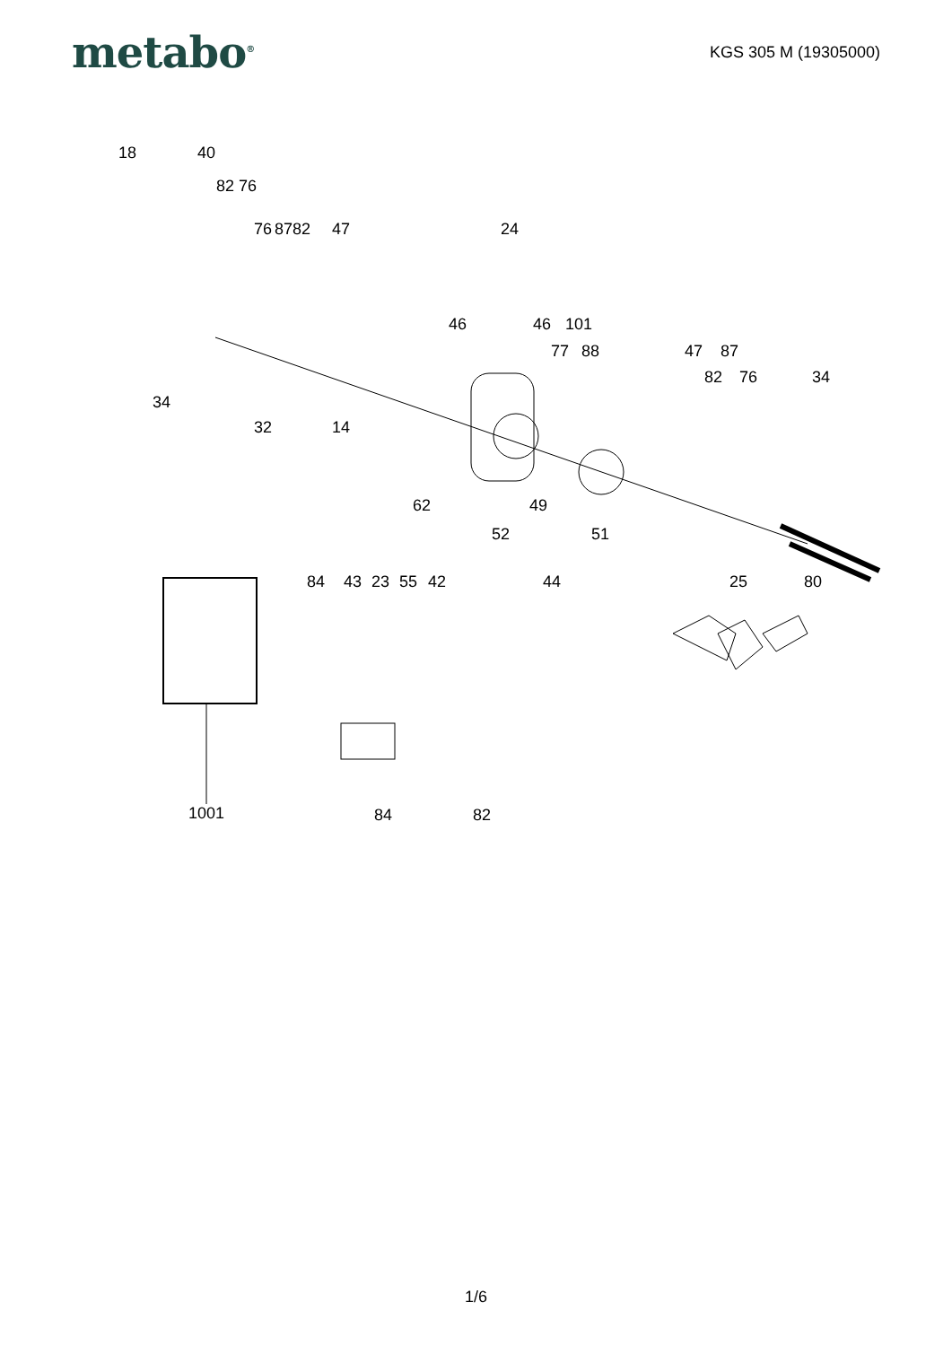metabo<sup>®</sup>
KGS 305 M (19305000)
18
40
82
76
76
87
82
47
24
46
46
101
77
88
47
87
82
76
34
34
32
14
62
49
52
51
84
43
23
55
42
44
25
80
1001
84
82
1/6